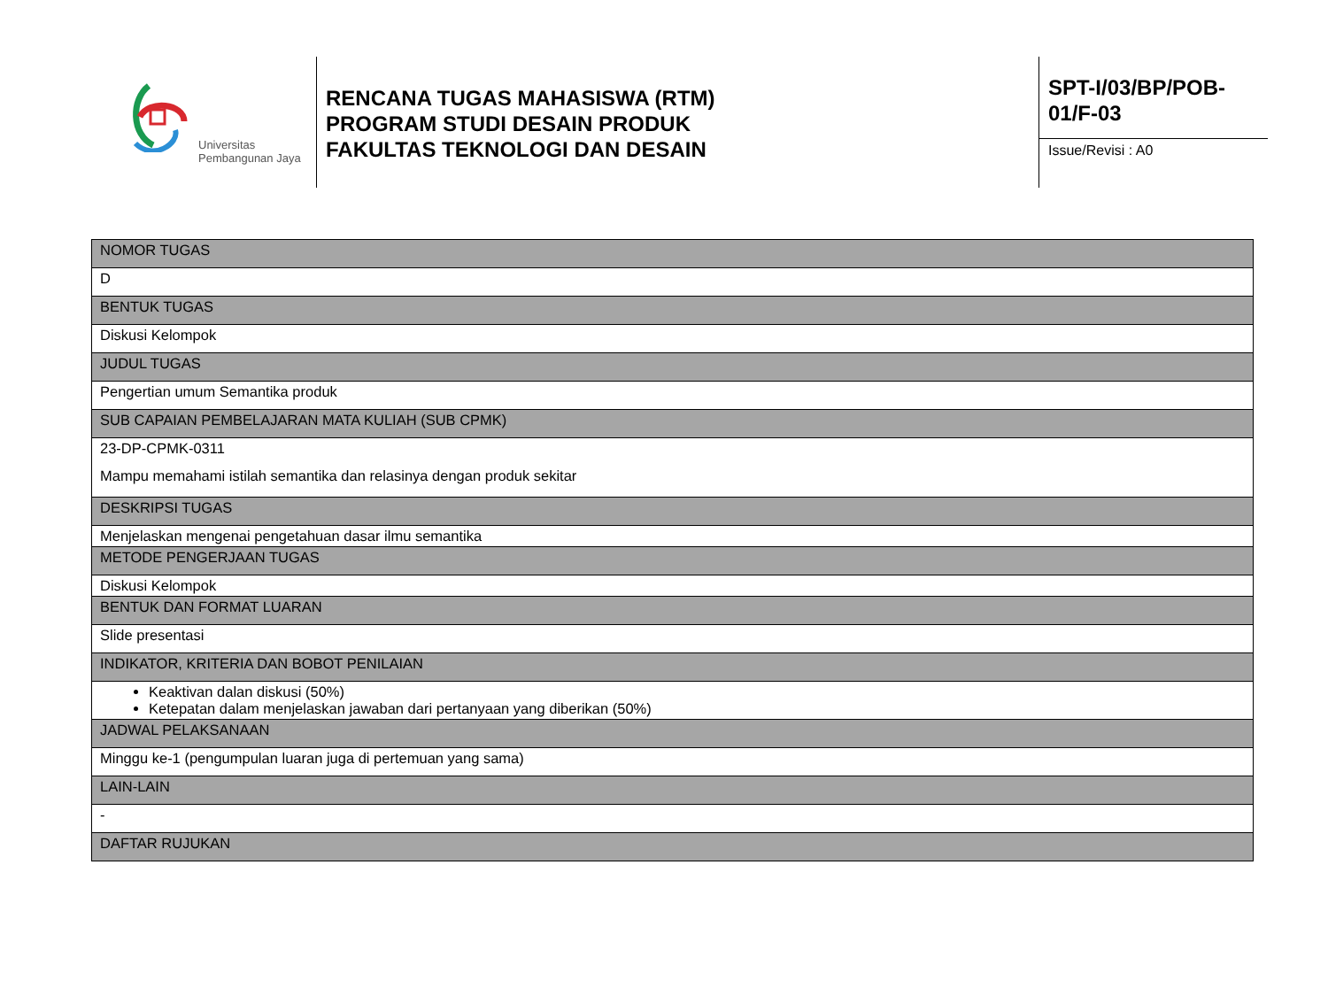Universitas
Pembangunan Jaya
RENCANA TUGAS MAHASISWA (RTM)
PROGRAM STUDI DESAIN PRODUK
FAKULTAS TEKNOLOGI DAN DESAIN
SPT-I/03/BP/POB-
01/F-03
Issue/Revisi : A0
| NOMOR TUGAS |
| D |
| BENTUK TUGAS |
| Diskusi Kelompok |
| JUDUL TUGAS |
| Pengertian umum Semantika produk |
| SUB CAPAIAN PEMBELAJARAN MATA KULIAH (SUB CPMK) |
| 23-DP-CPMK-0311 Mampu memahami istilah semantika dan relasinya dengan produk sekitar |
| DESKRIPSI TUGAS |
| Menjelaskan mengenai pengetahuan dasar ilmu semantika |
| METODE PENGERJAAN TUGAS |
| Diskusi Kelompok |
| BENTUK DAN FORMAT LUARAN |
| Slide presentasi |
| INDIKATOR, KRITERIA DAN BOBOT PENILAIAN |
| Keaktivan dalan diskusi (50%) Ketepatan dalam menjelaskan jawaban dari pertanyaan yang diberikan (50%) |
| JADWAL PELAKSANAAN |
| Minggu ke-1 (pengumpulan luaran juga di pertemuan yang sama) |
| LAIN-LAIN |
| - |
| DAFTAR RUJUKAN |